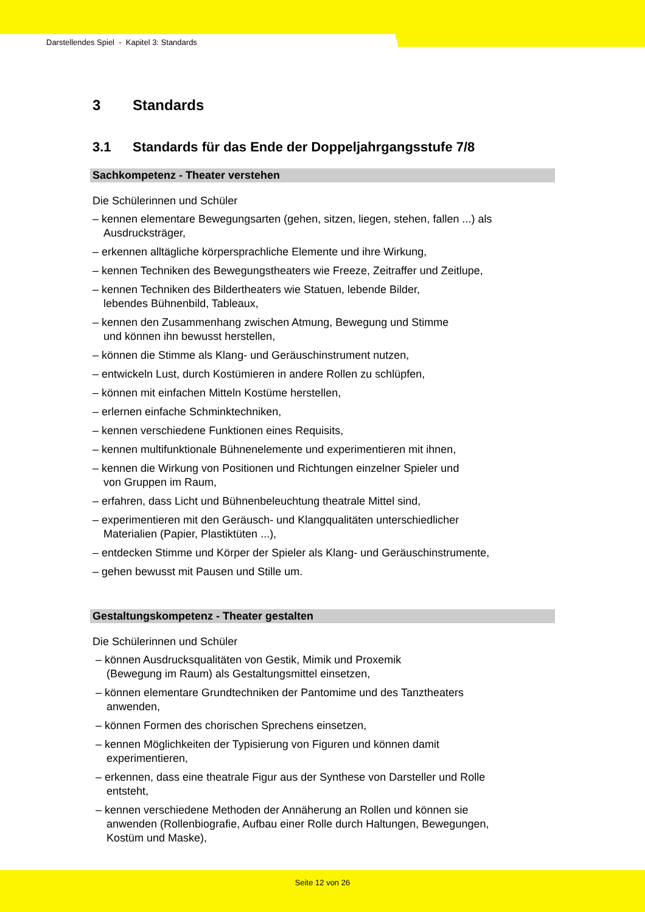Darstellendes Spiel - Kapitel 3: Standards
3 Standards
3.1 Standards für das Ende der Doppeljahrgangsstufe 7/8
Sachkompetenz - Theater verstehen
Die Schülerinnen und Schüler
– kennen elementare Bewegungsarten (gehen, sitzen, liegen, stehen, fallen ...) als Ausdrucksträger,
– erkennen alltägliche körpersprachliche Elemente und ihre Wirkung,
– kennen Techniken des Bewegungstheaters wie Freeze, Zeitraffer und Zeitlupe,
– kennen Techniken des Bildertheaters wie Statuen, lebende Bilder,
lebendes Bühnenbild, Tableaux,
– kennen den Zusammenhang zwischen Atmung, Bewegung und Stimme
und können ihn bewusst herstellen,
– können die Stimme als Klang- und Geräuschinstrument nutzen,
– entwickeln Lust, durch Kostümieren in andere Rollen zu schlüpfen,
– können mit einfachen Mitteln Kostüme herstellen,
– erlernen einfache Schminktechniken,
– kennen verschiedene Funktionen eines Requisits,
– kennen multifunktionale Bühnenelemente und experimentieren mit ihnen,
– kennen die Wirkung von Positionen und Richtungen einzelner Spieler und
von Gruppen im Raum,
– erfahren, dass Licht und Bühnenbeleuchtung theatrale Mittel sind,
– experimentieren mit den Geräusch- und Klangqualitäten unterschiedlicher
Materialien (Papier, Plastiktüten ...),
– entdecken Stimme und Körper der Spieler als Klang- und Geräuschinstrumente,
– gehen bewusst mit Pausen und Stille um.
Gestaltungskompetenz - Theater gestalten
Die Schülerinnen und Schüler
– können Ausdrucksqualitäten von Gestik, Mimik und Proxemik
(Bewegung im Raum) als Gestaltungsmittel einsetzen,
– können elementare Grundtechniken der Pantomime und des Tanztheaters
anwenden,
– können Formen des chorischen Sprechens einsetzen,
– kennen Möglichkeiten der Typisierung von Figuren und können damit
experimentieren,
– erkennen, dass eine theatrale Figur aus der Synthese von Darsteller und Rolle
entsteht,
– kennen verschiedene Methoden der Annäherung an Rollen und können sie
anwenden (Rollenbiografie, Aufbau einer Rolle durch Haltungen, Bewegungen,
Kostüm und Maske),
Seite 12 von 26